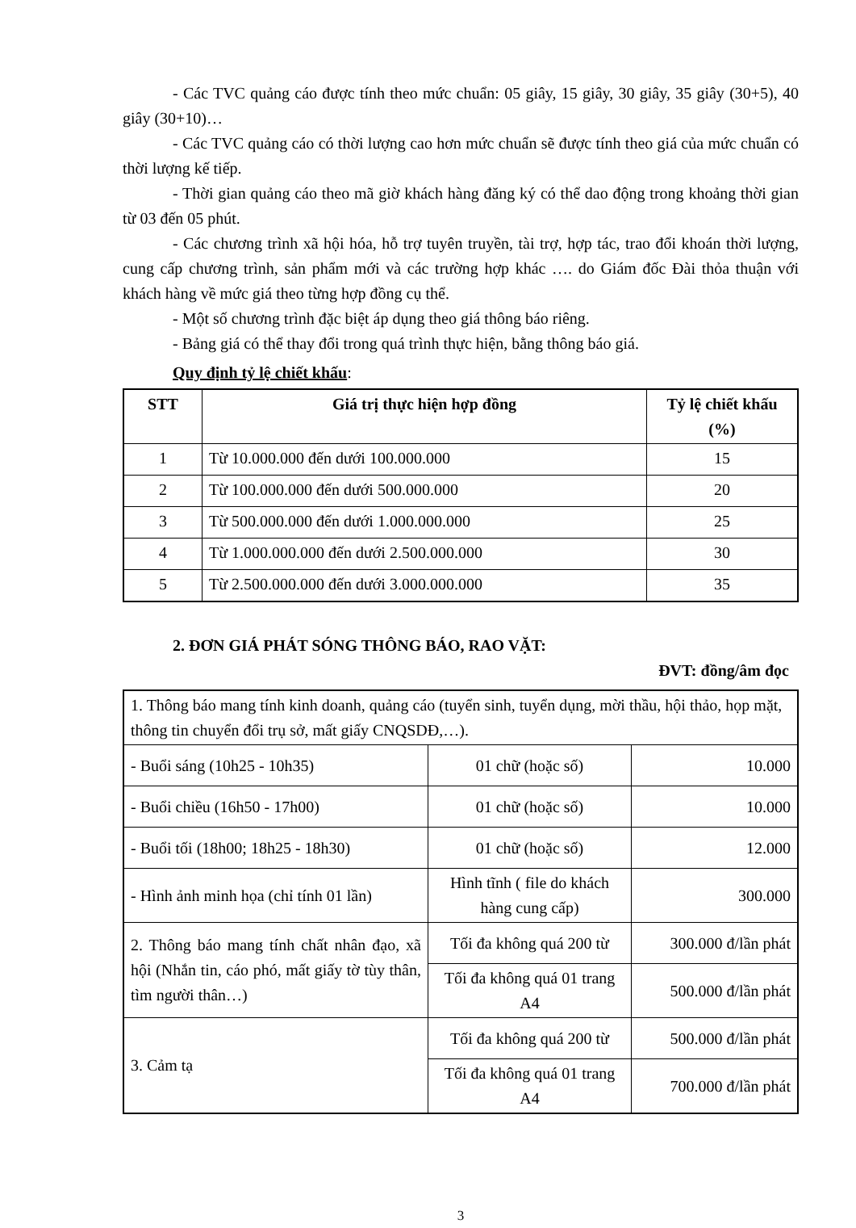- Các TVC quảng cáo được tính theo mức chuẩn: 05 giây, 15 giây, 30 giây, 35 giây (30+5), 40 giây (30+10)…
- Các TVC quảng cáo có thời lượng cao hơn mức chuẩn sẽ được tính theo giá của mức chuẩn có thời lượng kế tiếp.
- Thời gian quảng cáo theo mã giờ khách hàng đăng ký có thể dao động trong khoảng thời gian từ 03 đến 05 phút.
- Các chương trình xã hội hóa, hỗ trợ tuyên truyền, tài trợ, hợp tác, trao đổi khoán thời lượng, cung cấp chương trình, sản phẩm mới và các trường hợp khác …. do Giám đốc Đài thỏa thuận với khách hàng về mức giá theo từng hợp đồng cụ thể.
- Một số chương trình đặc biệt áp dụng theo giá thông báo riêng.
- Bảng giá có thể thay đổi trong quá trình thực hiện, bằng thông báo giá.
Quy định tỷ lệ chiết khấu:
| STT | Giá trị thực hiện hợp đồng | Tỷ lệ chiết khấu (%) |
| --- | --- | --- |
| 1 | Từ 10.000.000 đến dưới 100.000.000 | 15 |
| 2 | Từ 100.000.000 đến dưới 500.000.000 | 20 |
| 3 | Từ 500.000.000 đến dưới 1.000.000.000 | 25 |
| 4 | Từ 1.000.000.000 đến dưới 2.500.000.000 | 30 |
| 5 | Từ 2.500.000.000 đến dưới 3.000.000.000 | 35 |
2. ĐƠN GIÁ PHÁT SÓNG THÔNG BÁO, RAO VẶT:
ĐVT: đồng/âm đọc
| 1. Thông báo mang tính kinh doanh, quảng cáo (tuyển sinh, tuyển dụng, mời thầu, hội thảo, họp mặt, thông tin chuyển đổi trụ sở, mất giấy CNQSDĐ,…). | | |
| - Buổi sáng (10h25 - 10h35) | 01 chữ (hoặc số) | 10.000 |
| - Buổi chiều (16h50 - 17h00) | 01 chữ (hoặc số) | 10.000 |
| - Buổi tối (18h00; 18h25 - 18h30) | 01 chữ (hoặc số) | 12.000 |
| - Hình ảnh minh họa (chỉ tính 01 lần) | Hình tĩnh ( file do khách hàng cung cấp) | 300.000 |
| 2. Thông báo mang tính chất nhân đạo, xã hội (Nhắn tin, cáo phó, mất giấy tờ tùy thân, tìm người thân…) | Tối đa không quá 200 từ | 300.000 đ/lần phát |
| | Tối đa không quá 01 trang A4 | 500.000 đ/lần phát |
| 3. Cảm tạ | Tối đa không quá 200 từ | 500.000 đ/lần phát |
| | Tối đa không quá 01 trang A4 | 700.000 đ/lần phát |
3